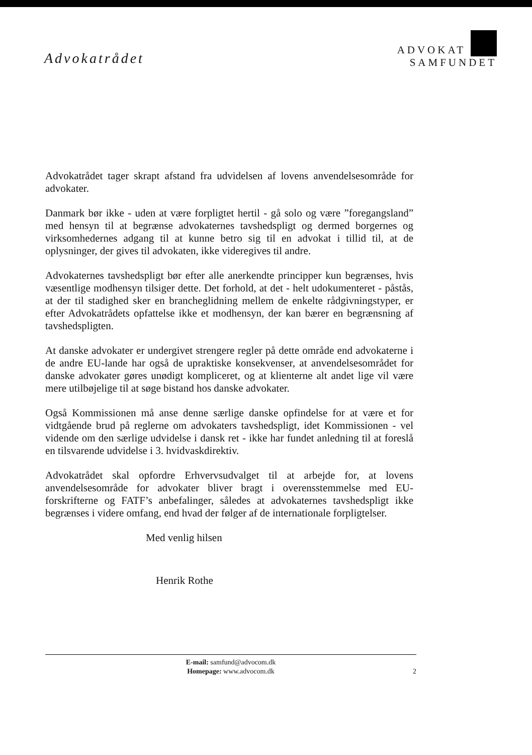Advokatrådet
ADVOKAT
SAMFUNDET
Advokatrådet tager skrapt afstand fra udvidelsen af lovens anvendelsesområde for advokater.
Danmark bør ikke - uden at være forpligtet hertil - gå solo og være ”foregangsland” med hensyn til at begrænse advokaternes tavshedspligt og dermed borgernes og virksomhedernes adgang til at kunne betro sig til en advokat i tillid til, at de oplysninger, der gives til advokaten, ikke videregives til andre.
Advokaternes tavshedspligt bør efter alle anerkendte principper kun begrænses, hvis væsentlige modhensyn tilsiger dette. Det forhold, at det - helt udokumenteret - påstås, at der til stadighed sker en brancheglidning mellem de enkelte rådgivningstyper, er efter Advokatrådets opfattelse ikke et modhensyn, der kan bærer en begrænsning af tavshedspligten.
At danske advokater er undergivet strengere regler på dette område end advokaterne i de andre EU-lande har også de upraktiske konsekvenser, at anvendelsesområdet for danske advokater gøres unødigt kompliceret, og at klienterne alt andet lige vil være mere utilbøjelige til at søge bistand hos danske advokater.
Også Kommissionen må anse denne særlige danske opfindelse for at være et for vidtgående brud på reglerne om advokaters tavshedspligt, idet Kommissionen - vel vidende om den særlige udvidelse i dansk ret - ikke har fundet anledning til at foreslå en tilsvarende udvidelse i 3. hvidvaskdirektiv.
Advokatrådet skal opfordre Erhvervsudvalget til at arbejde for, at lovens anvendelsesområde for advokater bliver bragt i overensstemmelse med EU-forskrifterne og FATF’s anbefalinger, således at advokaternes tavshedspligt ikke begrænses i videre omfang, end hvad der følger af de internationale forpligtelser.
Med venlig hilsen
Henrik Rothe
E-mail: samfund@advocom.dk
Homepage: www.advocom.dk
2